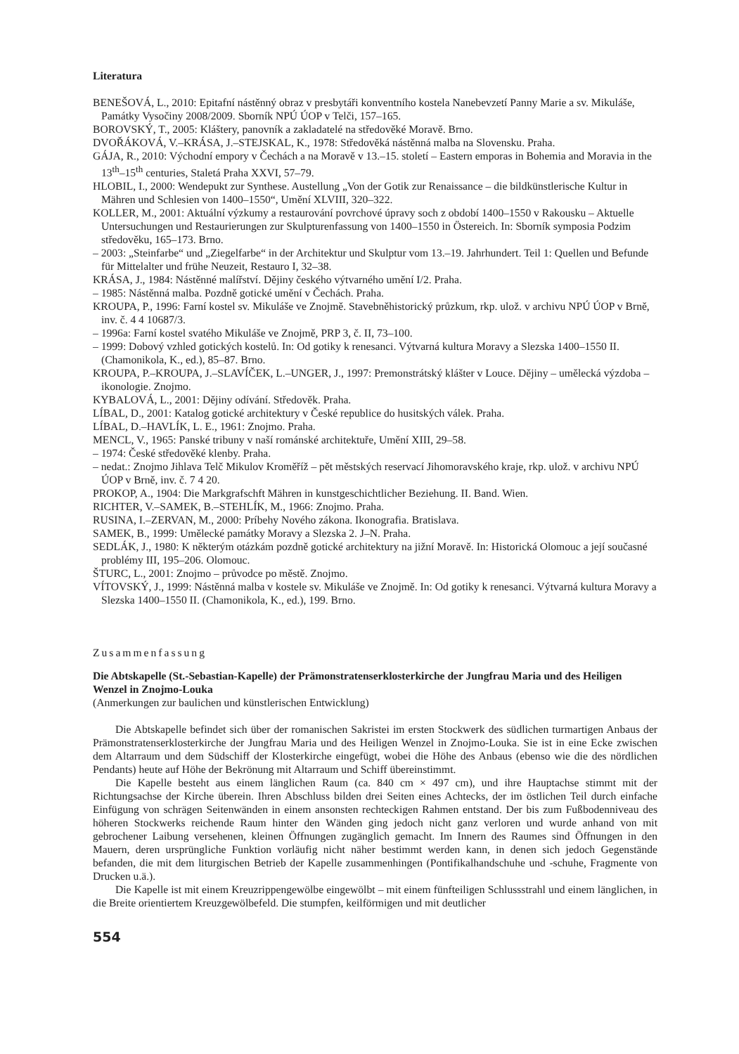Literatura
BENEŠOVÁ, L., 2010: Epitafní nástěnný obraz v presbytáři konventního kostela Nanebevzetí Panny Marie a sv. Mikuláše, Památky Vysočiny 2008/2009. Sborník NPÚ ÚOP v Telči, 157–165.
BOROVSKÝ, T., 2005: Kláštery, panovník a zakladatelé na středověké Moravě. Brno.
DVOŘÁKOVÁ, V.–KRÁSA, J.–STEJSKAL, K., 1978: Středověká nástěnná malba na Slovensku. Praha.
GÁJA, R., 2010: Východní empory v Čechách a na Moravě v 13.–15. století – Eastern emporas in Bohemia and Moravia in the 13<sup>th</sup>–15<sup>th</sup> centuries, Staletá Praha XXVI, 57–79.
HLOBIL, I., 2000: Wendepukt zur Synthese. Austellung „Von der Gotik zur Renaissance – die bildkünstlerische Kultur in Mähren und Schlesien von 1400–1550“, Umění XLVIII, 320–322.
KOLLER, M., 2001: Aktuální výzkumy a restaurování povrchové úpravy soch z období 1400–1550 v Rakousku – Aktuelle Untersuchungen und Restaurierungen zur Skulpturenfassung von 1400–1550 in Östereich. In: Sborník symposia Podzim středověku, 165–173. Brno.
– 2003: „Steinfarbe“ und „Ziegelfarbe“ in der Architektur und Skulptur vom 13.–19. Jahrhundert. Teil 1: Quellen und Befunde für Mittelalter und frühe Neuzeit, Restauro I, 32–38.
KRÁSA, J., 1984: Nástěnné malířství. Dějiny českého výtvarného umění I/2. Praha.
– 1985: Nástěnná malba. Pozdně gotické umění v Čechách. Praha.
KROUPA, P., 1996: Farní kostel sv. Mikuláše ve Znojmě. Stavebněhistorický průzkum, rkp. ulož. v archivu NPÚ ÚOP v Brně, inv. č. 4 4 10687/3.
– 1996a: Farní kostel svatého Mikuláše ve Znojmě, PRP 3, č. II, 73–100.
– 1999: Dobový vzhled gotických kostelů. In: Od gotiky k renesanci. Výtvarná kultura Moravy a Slezska 1400–1550 II. (Chamonikola, K., ed.), 85–87. Brno.
KROUPA, P.–KROUPA, J.–SLAVÍČEK, L.–UNGER, J., 1997: Premonstrátský klášter v Louce. Dějiny – umělecká výzdoba – ikonologie. Znojmo.
KYBALOVÁ, L., 2001: Dějiny odívání. Středověk. Praha.
LÍBAL, D., 2001: Katalog gotické architektury v České republice do husitských válek. Praha.
LÍBAL, D.–HAVLÍK, L. E., 1961: Znojmo. Praha.
MENCL, V., 1965: Panské tribuny v naší románské architektuře, Umění XIII, 29–58.
– 1974: České středověké klenby. Praha.
– nedat.: Znojmo Jihlava Telč Mikulov Kroměříž – pět městských reservací Jihomoravského kraje, rkp. ulož. v archivu NPÚ ÚOP v Brně, inv. č. 7 4 20.
PROKOP, A., 1904: Die Markgrafschft Mähren in kunstgeschichtlicher Beziehung. II. Band. Wien.
RICHTER, V.–SAMEK, B.–STEHLÍK, M., 1966: Znojmo. Praha.
RUSINA, I.–ZERVAN, M., 2000: Príbehy Nového zákona. Ikonografia. Bratislava.
SAMEK, B., 1999: Umělecké památky Moravy a Slezska 2. J–N. Praha.
SEDLÁK, J., 1980: K některým otázkám pozdně gotické architektury na jižní Moravě. In: Historická Olomouc a její současné problémy III, 195–206. Olomouc.
ŠTURC, L., 2001: Znojmo – průvodce po městě. Znojmo.
VÍTOVSKÝ, J., 1999: Nástěnná malba v kostele sv. Mikuláše ve Znojmě. In: Od gotiky k renesanci. Výtvarná kultura Moravy a Slezska 1400–1550 II. (Chamonikola, K., ed.), 199. Brno.
Zusammenfassung
Die Abtskapelle (St.-Sebastian-Kapelle) der Prämonstratenserklosterkirche der Jungfrau Maria und des Heiligen Wenzel in Znojmo-Louka
(Anmerkungen zur baulichen und künstlerischen Entwicklung)
Die Abtskapelle befindet sich über der romanischen Sakristei im ersten Stockwerk des südlichen turmartigen Anbaus der Prämonstratenserklosterkirche der Jungfrau Maria und des Heiligen Wenzel in Znojmo-Louka. Sie ist in eine Ecke zwischen dem Altarraum und dem Südschiff der Klosterkirche eingefügt, wobei die Höhe des Anbaus (ebenso wie die des nördlichen Pendants) heute auf Höhe der Bekrönung mit Altarraum und Schiff übereinstimmt.
Die Kapelle besteht aus einem länglichen Raum (ca. 840 cm × 497 cm), und ihre Hauptachse stimmt mit der Richtungsachse der Kirche überein. Ihren Abschluss bilden drei Seiten eines Achtecks, der im östlichen Teil durch einfache Einfügung von schrägen Seitenwänden in einem ansonsten rechteckigen Rahmen entstand. Der bis zum Fußbodenniveau des höheren Stockwerks reichende Raum hinter den Wänden ging jedoch nicht ganz verloren und wurde anhand von mit gebrochener Laibung versehenen, kleinen Öffnungen zugänglich gemacht. Im Innern des Raumes sind Öffnungen in den Mauern, deren ursprüngliche Funktion vorläufig nicht näher bestimmt werden kann, in denen sich jedoch Gegenstände befanden, die mit dem liturgischen Betrieb der Kapelle zusammenhingen (Pontifikalhandschuhe und -schuhe, Fragmente von Drucken u.ä.).
Die Kapelle ist mit einem Kreuzrippengewölbe eingewölbt – mit einem fünfteiligen Schlussstrahl und einem länglichen, in die Breite orientiertem Kreuzgewölbefeld. Die stumpfen, keilförmigen und mit deutlicher
554